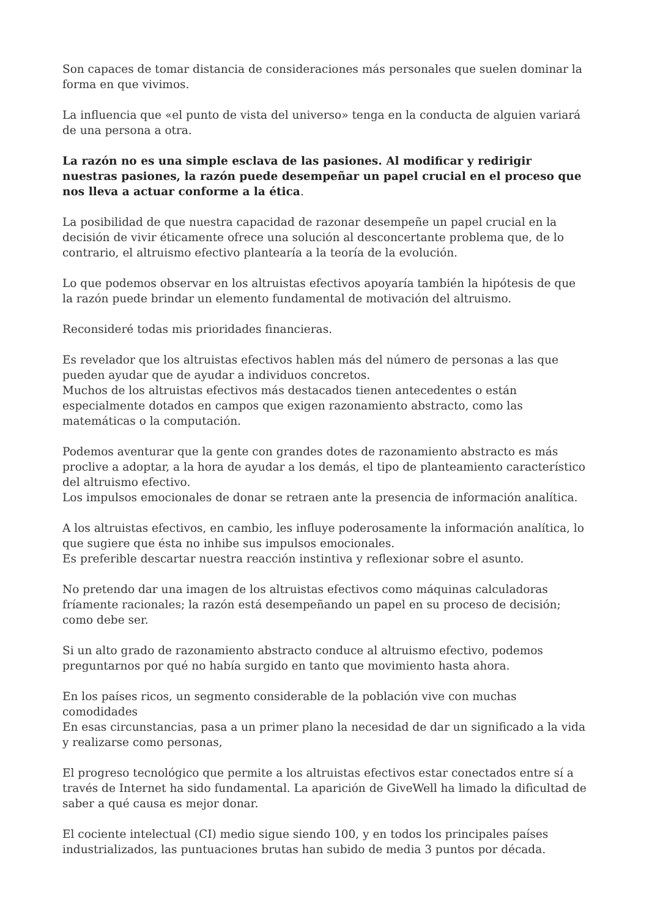Son capaces de tomar distancia de consideraciones más personales que suelen dominar la forma en que vivimos.
La influencia que «el punto de vista del universo» tenga en la conducta de alguien variará de una persona a otra.
La razón no es una simple esclava de las pasiones. Al modificar y redirigir nuestras pasiones, la razón puede desempeñar un papel crucial en el proceso que nos lleva a actuar conforme a la ética.
La posibilidad de que nuestra capacidad de razonar desempeñe un papel crucial en la decisión de vivir éticamente ofrece una solución al desconcertante problema que, de lo contrario, el altruismo efectivo plantearía a la teoría de la evolución.
Lo que podemos observar en los altruistas efectivos apoyaría también la hipótesis de que la razón puede brindar un elemento fundamental de motivación del altruismo.
Reconsideré todas mis prioridades financieras.
Es revelador que los altruistas efectivos hablen más del número de personas a las que pueden ayudar que de ayudar a individuos concretos.
Muchos de los altruistas efectivos más destacados tienen antecedentes o están especialmente dotados en campos que exigen razonamiento abstracto, como las matemáticas o la computación.
Podemos aventurar que la gente con grandes dotes de razonamiento abstracto es más proclive a adoptar, a la hora de ayudar a los demás, el tipo de planteamiento característico del altruismo efectivo.
Los impulsos emocionales de donar se retraen ante la presencia de información analítica.
A los altruistas efectivos, en cambio, les influye poderosamente la información analítica, lo que sugiere que ésta no inhibe sus impulsos emocionales.
Es preferible descartar nuestra reacción instintiva y reflexionar sobre el asunto.
No pretendo dar una imagen de los altruistas efectivos como máquinas calculadoras fríamente racionales; la razón está desempeñando un papel en su proceso de decisión; como debe ser.
Si un alto grado de razonamiento abstracto conduce al altruismo efectivo, podemos preguntarnos por qué no había surgido en tanto que movimiento hasta ahora.
En los países ricos, un segmento considerable de la población vive con muchas comodidades
En esas circunstancias, pasa a un primer plano la necesidad de dar un significado a la vida y realizarse como personas,
El progreso tecnológico que permite a los altruistas efectivos estar conectados entre sí a través de Internet ha sido fundamental. La aparición de GiveWell ha limado la dificultad de saber a qué causa es mejor donar.
El cociente intelectual (CI) medio sigue siendo 100, y en todos los principales países industrializados, las puntuaciones brutas han subido de media 3 puntos por década.